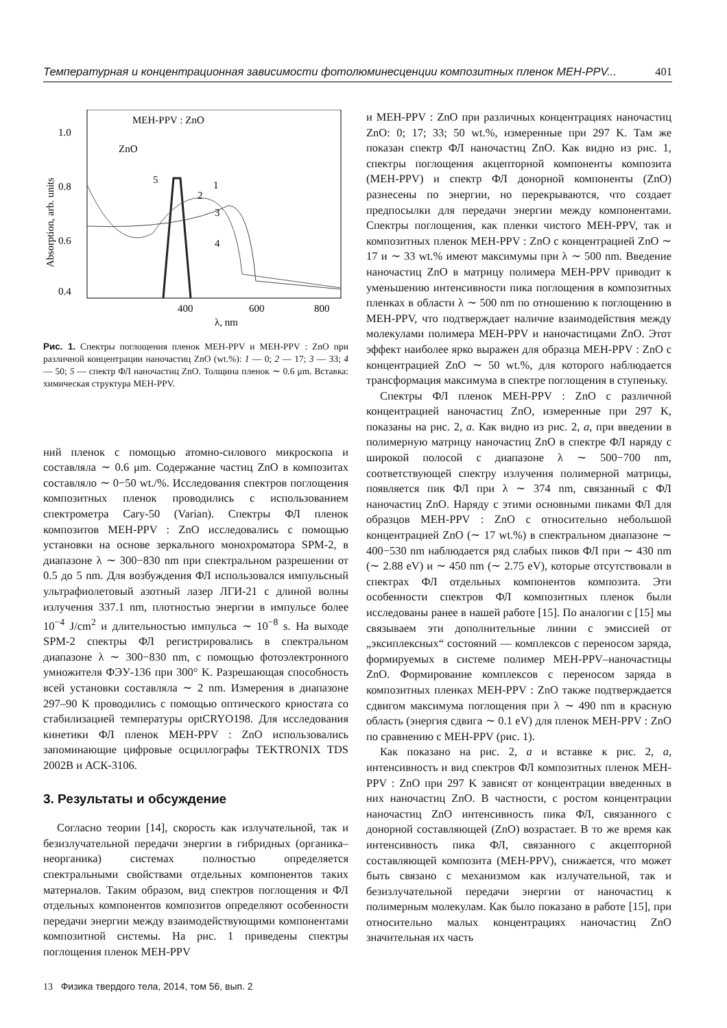Температурная и концентрационная зависимости фотолюминесценции композитных пленок MEH-PPV... 401
1.0
0.8
0.6
0.4
400
600
800
λ, nm
Absorption, arb. units
MEH-PPV : ZnO
ZnO
5
1
2
3
4
Рис. 1. Спектры поглощения пленок MEH-PPV и MEH-PPV : ZnO при различной концентрации наночастиц ZnO (wt.%): 1 — 0; 2 — 17; 3 — 33; 4 — 50; 5 — спектр ФЛ наночастиц ZnO. Толщина пленок ∼ 0.6 μm. Вставка: химическая структура MEH-PPV.
ний пленок с помощью атомно-силового микроскопа и составляла ∼ 0.6 μm. Содержание частиц ZnO в композитах составляло ∼ 0−50 wt./%. Исследования спектров поглощения композитных пленок проводились с использованием спектрометра Cary-50 (Varian). Спектры ФЛ пленок композитов MEH-PPV : ZnO исследовались с помощью установки на основе зеркального монохроматора SPM-2, в диапазоне λ ∼ 300−830 nm при спектральном разрешении от 0.5 до 5 nm. Для возбуждения ФЛ использовался импульсный ультрафиолетовый азотный лазер ЛГИ-21 с длиной волны излучения 337.1 nm, плотностью энергии в импульсе более 10<sup>−4</sup> J/cm<sup>2</sup> и длительностью импульса ∼ 10<sup>−8</sup> s. На выходе SPM-2 спектры ФЛ регистрировались в спектральном диапазоне λ ∼ 300−830 nm, с помощью фотоэлектронного умножителя ФЭУ-136 при 300° K. Разрешающая способность всей установки составляла ∼ 2 nm. Измерения в диапазоне 297–90 K проводились с помощью оптического криостата со стабилизацией температуры optCRYO198. Для исследования кинетики ФЛ пленок MEH-PPV : ZnO использовались запоминающие цифровые осциллографы TEKTRONIX TDS 2002B и АСК-3106.
3. Результаты и обсуждение
Согласно теории [14], скорость как излучательной, так и безизлучательной передачи энергии в гибридных (органика–неорганика) системах полностью определяется спектральными свойствами отдельных компонентов таких материалов. Таким образом, вид спектров поглощения и ФЛ отдельных компонентов композитов определяют особенности передачи энергии между взаимодействующими компонентами композитной системы. На рис. 1 приведены спектры поглощения пленок MEH-PPV
и MEH-PPV : ZnO при различных концентрациях наночастиц ZnO: 0; 17; 33; 50 wt.%, измеренные при 297 K. Там же показан спектр ФЛ наночастиц ZnO. Как видно из рис. 1, спектры поглощения акцепторной компоненты композита (MEH-PPV) и спектр ФЛ донорной компоненты (ZnO) разнесены по энергии, но перекрываются, что создает предпосылки для передачи энергии между компонентами. Спектры поглощения, как пленки чистого MEH-PPV, так и композитных пленок MEH-PPV : ZnO с концентрацией ZnO ∼ 17 и ∼ 33 wt.% имеют максимумы при λ ∼ 500 nm. Введение наночастиц ZnO в матрицу полимера MEH-PPV приводит к уменьшению интенсивности пика поглощения в композитных пленках в области λ ∼ 500 nm по отношению к поглощению в MEH-PPV, что подтверждает наличие взаимодействия между молекулами полимера MEH-PPV и наночастицами ZnO. Этот эффект наиболее ярко выражен для образца MEH-PPV : ZnO с концентрацией ZnO ∼ 50 wt.%, для которого наблюдается трансформация максимума в спектре поглощения в ступеньку.
Спектры ФЛ пленок MEH-PPV : ZnO с различной концентрацией наночастиц ZnO, измеренные при 297 K, показаны на рис. 2, a. Как видно из рис. 2, a, при введении в полимерную матрицу наночастиц ZnO в спектре ФЛ наряду с широкой полосой с диапазоне λ ∼ 500−700 nm, соответствующей спектру излучения полимерной матрицы, появляется пик ФЛ при λ ∼ 374 nm, связанный с ФЛ наночастиц ZnO. Наряду с этими основными пиками ФЛ для образцов MEH-PPV : ZnO с относительно небольшой концентрацией ZnO (∼ 17 wt.%) в спектральном диапазоне ∼ 400−530 nm наблюдается ряд слабых пиков ФЛ при ∼ 430 nm (∼ 2.88 eV) и ∼ 450 nm (∼ 2.75 eV), которые отсутствовали в спектрах ФЛ отдельных компонентов композита. Эти особенности спектров ФЛ композитных пленок были исследованы ранее в нашей работе [15]. По аналогии с [15] мы связываем эти дополнительные линии с эмиссией от „эксиплексных“ состояний — комплексов с переносом заряда, формируемых в системе полимер MEH-PPV–наночастицы ZnO. Формирование комплексов с переносом заряда в композитных пленках MEH-PPV : ZnO также подтверждается сдвигом максимума поглощения при λ ∼ 490 nm в красную область (энергия сдвига ∼ 0.1 eV) для пленок MEH-PPV : ZnO по сравнению с MEH-PPV (рис. 1).
Как показано на рис. 2, a и вставке к рис. 2, a, интенсивность и вид спектров ФЛ композитных пленок MEH-PPV : ZnO при 297 K зависят от концентрации введенных в них наночастиц ZnO. В частности, с ростом концентрации наночастиц ZnO интенсивность пика ФЛ, связанного с донорной составляющей (ZnO) возрастает. В то же время как интенсивность пика ФЛ, связанного с акцепторной составляющей композита (MEH-PPV), снижается, что может быть связано с механизмом как излучательной, так и безизлучательной передачи энергии от наночастиц к полимерным молекулам. Как было показано в работе [15], при относительно малых концентрациях наночастиц ZnO значительная их часть
13 Физика твердого тела, 2014, том 56, вып. 2